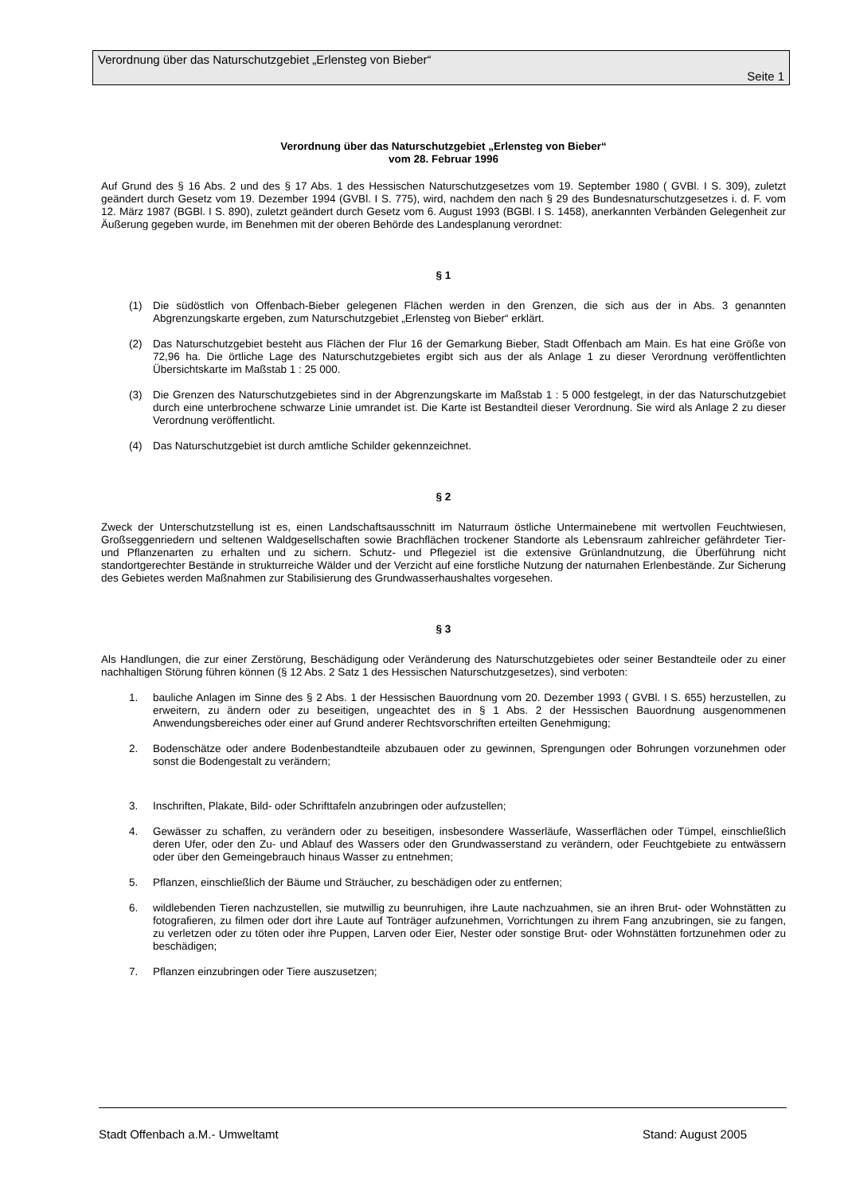Verordnung über das Naturschutzgebiet „Erlensteg von Bieber“
Seite 1
Verordnung über das Naturschutzgebiet „Erlensteg von Bieber“
vom 28. Februar 1996
Auf Grund des § 16 Abs. 2 und des § 17 Abs. 1 des Hessischen Naturschutzgesetzes vom 19. September 1980 ( GVBl. I S. 309), zuletzt geändert durch Gesetz vom 19. Dezember 1994 (GVBl. I S. 775), wird, nachdem den nach § 29 des Bundesnaturschutzgesetzes i. d. F. vom 12. März 1987 (BGBl. I S. 890), zuletzt geändert durch Gesetz vom 6. August 1993 (BGBl. I S. 1458), anerkannten Verbänden Gelegenheit zur Äußerung gegeben wurde, im Benehmen mit der oberen Behörde des Landesplanung verordnet:
§ 1
(1) Die südöstlich von Offenbach-Bieber gelegenen Flächen werden in den Grenzen, die sich aus der in Abs. 3 genannten Abgrenzungskarte ergeben, zum Naturschutzgebiet „Erlensteg von Bieber“ erklärt.
(2) Das Naturschutzgebiet besteht aus Flächen der Flur 16 der Gemarkung Bieber, Stadt Offenbach am Main. Es hat eine Größe von 72,96 ha. Die örtliche Lage des Naturschutzgebietes ergibt sich aus der als Anlage 1 zu dieser Verordnung veröffentlichten Übersichtskarte im Maßstab 1 : 25 000.
(3) Die Grenzen des Naturschutzgebietes sind in der Abgrenzungskarte im Maßstab 1 : 5 000 festgelegt, in der das Naturschutzgebiet durch eine unterbrochene schwarze Linie umrandet ist. Die Karte ist Bestandteil dieser Verordnung. Sie wird als Anlage 2 zu dieser Verordnung veröffentlicht.
(4) Das Naturschutzgebiet ist durch amtliche Schilder gekennzeichnet.
§ 2
Zweck der Unterschutzstellung ist es, einen Landschaftsausschnitt im Naturraum östliche Untermainebene mit wertvollen Feuchtwiesen, Großseggenriedern und seltenen Waldgesellschaften sowie Brachflächen trockener Standorte als Lebensraum zahlreicher gefährdeter Tier- und Pflanzenarten zu erhalten und zu sichern. Schutz- und Pflegeziel ist die extensive Grünlandnutzung, die Überführung nicht standortgerechter Bestände in strukturreiche Wälder und der Verzicht auf eine forstliche Nutzung der naturnahen Erlenbestände. Zur Sicherung des Gebietes werden Maßnahmen zur Stabilisierung des Grundwasserhaushaltes vorgesehen.
§ 3
Als Handlungen, die zur einer Zerstörung, Beschädigung oder Veränderung des Naturschutzgebietes oder seiner Bestandteile oder zu einer nachhaltigen Störung führen können (§ 12 Abs. 2 Satz 1 des Hessischen Naturschutzgesetzes), sind verboten:
1. bauliche Anlagen im Sinne des § 2 Abs. 1 der Hessischen Bauordnung vom 20. Dezember 1993 ( GVBl. I S. 655) herzustellen, zu erweitern, zu ändern oder zu beseitigen, ungeachtet des in § 1 Abs. 2 der Hessischen Bauordnung ausgenommenen Anwendungsbereiches oder einer auf Grund anderer Rechtsvorschriften erteilten Genehmigung;
2. Bodenschätze oder andere Bodenbestandteile abzubauen oder zu gewinnen, Sprengungen oder Bohrungen vorzunehmen oder sonst die Bodengestalt zu verändern;
3. Inschriften, Plakate, Bild- oder Schrifttafeln anzubringen oder aufzustellen;
4. Gewässer zu schaffen, zu verändern oder zu beseitigen, insbesondere Wasserläufe, Wasserflächen oder Tümpel, einschließlich deren Ufer, oder den Zu- und Ablauf des Wassers oder den Grundwasserstand zu verändern, oder Feuchtgebiete zu entwässern oder über den Gemeingebrauch hinaus Wasser zu entnehmen;
5. Pflanzen, einschließlich der Bäume und Sträucher, zu beschädigen oder zu entfernen;
6. wildlebenden Tieren nachzustellen, sie mutwillig zu beunruhigen, ihre Laute nachzuahmen, sie an ihren Brut- oder Wohnstätten zu fotografieren, zu filmen oder dort ihre Laute auf Tonträger aufzunehmen, Vorrichtungen zu ihrem Fang anzubringen, sie zu fangen, zu verletzen oder zu töten oder ihre Puppen, Larven oder Eier, Nester oder sonstige Brut- oder Wohnstätten fortzunehmen oder zu beschädigen;
7. Pflanzen einzubringen oder Tiere auszusetzen;
Stadt Offenbach a.M.- Umweltamt Stand: August 2005